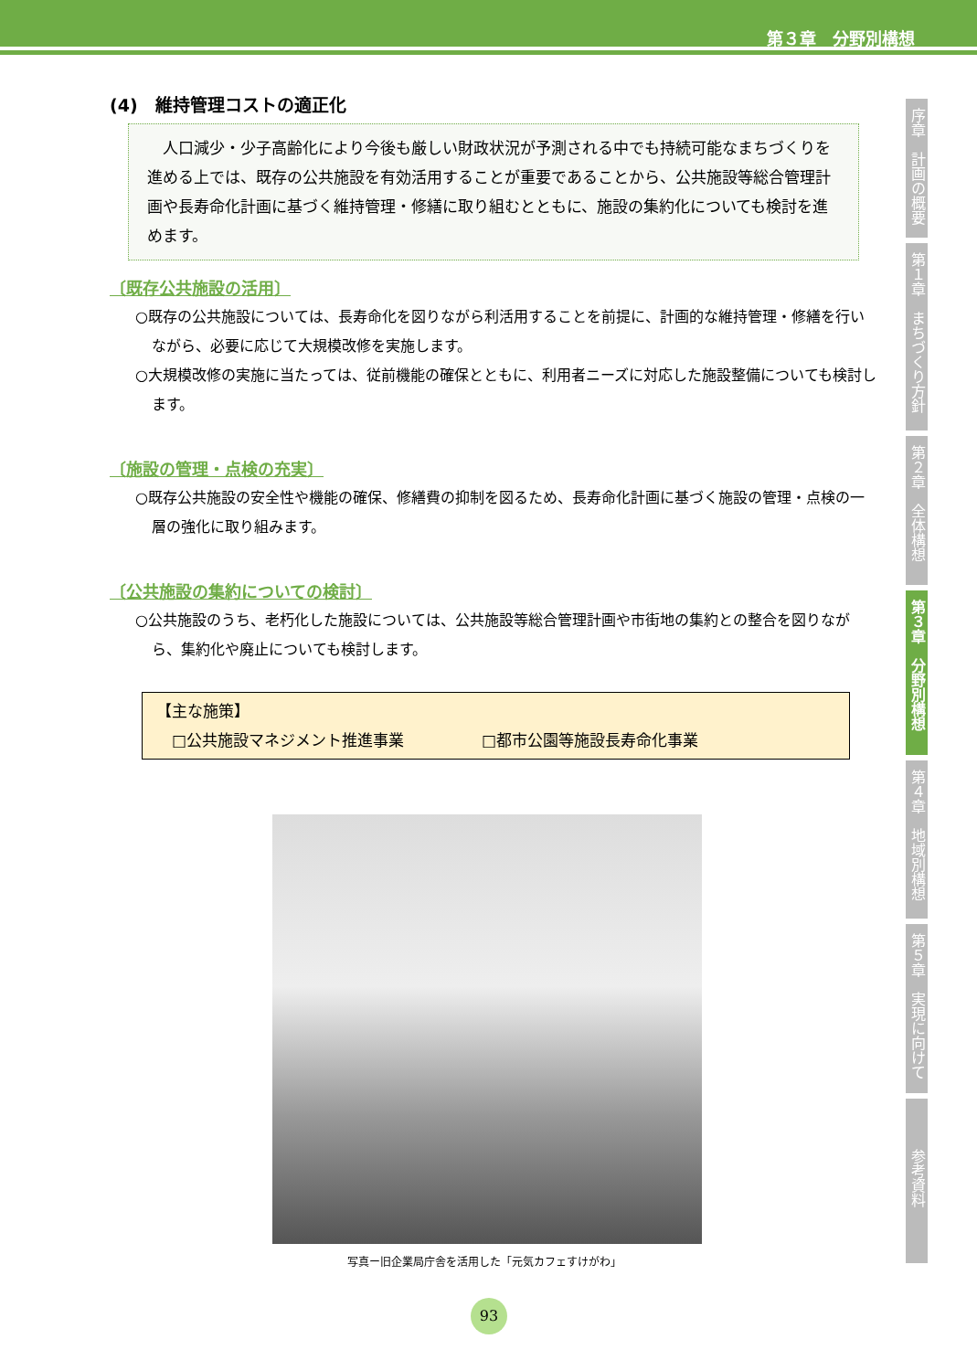第３章　分野別構想
(4)　維持管理コストの適正化
　人口減少・少子高齢化により今後も厳しい財政状況が予測される中でも持続可能なまちづくりを進める上では、既存の公共施設を有効活用することが重要であることから、公共施設等総合管理計画や長寿命化計画に基づく維持管理・修繕に取り組むとともに、施設の集約化についても検討を進めます。
〔既存公共施設の活用〕
○既存の公共施設については、長寿命化を図りながら利活用することを前提に、計画的な維持管理・修繕を行いながら、必要に応じて大規模改修を実施します。
○大規模改修の実施に当たっては、従前機能の確保とともに、利用者ニーズに対応した施設整備についても検討します。
〔施設の管理・点検の充実〕
○既存公共施設の安全性や機能の確保、修繕費の抑制を図るため、長寿命化計画に基づく施設の管理・点検の一層の強化に取り組みます。
〔公共施設の集約についての検討〕
○公共施設のうち、老朽化した施設については、公共施設等総合管理計画や市街地の集約との整合を図りながら、集約化や廃止についても検討します。
【主な施策】
　□公共施設マネジメント推進事業　　　　　□都市公園等施設長寿命化事業
写真ー旧企業局庁舎を活用した「元気カフェすけがわ」
序章　計画の概要
第１章　まちづくり方針
第２章　全体構想
第３章　分野別構想
第４章　地域別構想
第５章　実現に向けて
参考資料
93